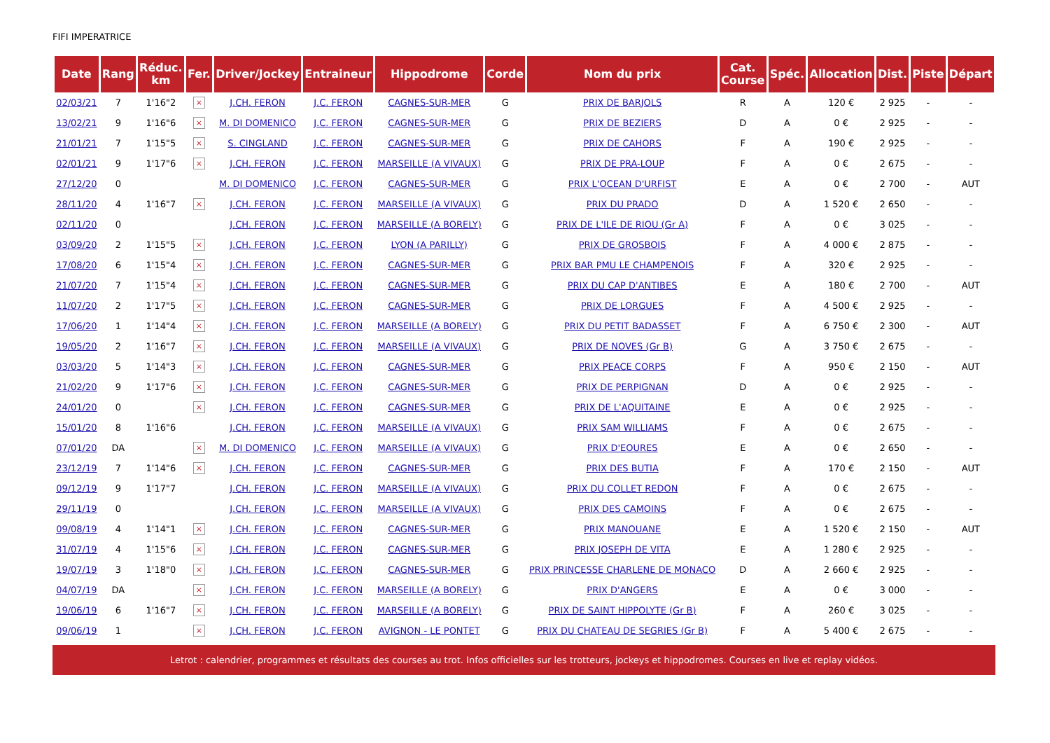FIFI IMPERATRICE
| Date | Rang | Réduc. km | Fer. | Driver/Jockey | Entraineur | Hippodrome | Corde | Nom du prix | Cat. Course | Spéc. | Allocation | Dist. | Piste | Départ |
| --- | --- | --- | --- | --- | --- | --- | --- | --- | --- | --- | --- | --- | --- | --- |
| 02/03/21 | 7 | 1'16"2 | × | J.CH. FERON | J.C. FERON | CAGNES-SUR-MER | G | PRIX DE BARJOLS | R | A | 120 € | 2 925 | - | - |
| 13/02/21 | 9 | 1'16"6 | × | M. DI DOMENICO | J.C. FERON | CAGNES-SUR-MER | G | PRIX DE BEZIERS | D | A | 0 € | 2 925 | - | - |
| 21/01/21 | 7 | 1'15"5 | × | S. CINGLAND | J.C. FERON | CAGNES-SUR-MER | G | PRIX DE CAHORS | F | A | 190 € | 2 925 | - | - |
| 02/01/21 | 9 | 1'17"6 | × | J.CH. FERON | J.C. FERON | MARSEILLE (A VIVAUX) | G | PRIX DE PRA-LOUP | F | A | 0 € | 2 675 | - | - |
| 27/12/20 | 0 | | | M. DI DOMENICO | J.C. FERON | CAGNES-SUR-MER | G | PRIX L'OCEAN D'URFIST | E | A | 0 € | 2 700 | - | AUT |
| 28/11/20 | 4 | 1'16"7 | × | J.CH. FERON | J.C. FERON | MARSEILLE (A VIVAUX) | G | PRIX DU PRADO | D | A | 1 520 € | 2 650 | - | - |
| 02/11/20 | 0 | | | J.CH. FERON | J.C. FERON | MARSEILLE (A BORELY) | G | PRIX DE L'ILE DE RIOU (Gr A) | F | A | 0 € | 3 025 | - | - |
| 03/09/20 | 2 | 1'15"5 | × | J.CH. FERON | J.C. FERON | LYON (A PARILLY) | G | PRIX DE GROSBOIS | F | A | 4 000 € | 2 875 | - | - |
| 17/08/20 | 6 | 1'15"4 | × | J.CH. FERON | J.C. FERON | CAGNES-SUR-MER | G | PRIX BAR PMU LE CHAMPENOIS | F | A | 320 € | 2 925 | - | - |
| 21/07/20 | 7 | 1'15"4 | × | J.CH. FERON | J.C. FERON | CAGNES-SUR-MER | G | PRIX DU CAP D'ANTIBES | E | A | 180 € | 2 700 | - | AUT |
| 11/07/20 | 2 | 1'17"5 | × | J.CH. FERON | J.C. FERON | CAGNES-SUR-MER | G | PRIX DE LORGUES | F | A | 4 500 € | 2 925 | - | - |
| 17/06/20 | 1 | 1'14"4 | × | J.CH. FERON | J.C. FERON | MARSEILLE (A BORELY) | G | PRIX DU PETIT BADASSET | F | A | 6 750 € | 2 300 | - | AUT |
| 19/05/20 | 2 | 1'16"7 | × | J.CH. FERON | J.C. FERON | MARSEILLE (A VIVAUX) | G | PRIX DE NOVES (Gr B) | G | A | 3 750 € | 2 675 | - | - |
| 03/03/20 | 5 | 1'14"3 | × | J.CH. FERON | J.C. FERON | CAGNES-SUR-MER | G | PRIX PEACE CORPS | F | A | 950 € | 2 150 | - | AUT |
| 21/02/20 | 9 | 1'17"6 | × | J.CH. FERON | J.C. FERON | CAGNES-SUR-MER | G | PRIX DE PERPIGNAN | D | A | 0 € | 2 925 | - | - |
| 24/01/20 | 0 | | × | J.CH. FERON | J.C. FERON | CAGNES-SUR-MER | G | PRIX DE L'AQUITAINE | E | A | 0 € | 2 925 | - | - |
| 15/01/20 | 8 | 1'16"6 | | J.CH. FERON | J.C. FERON | MARSEILLE (A VIVAUX) | G | PRIX SAM WILLIAMS | F | A | 0 € | 2 675 | - | - |
| 07/01/20 | DA | | × | M. DI DOMENICO | J.C. FERON | MARSEILLE (A VIVAUX) | G | PRIX D'EOURES | E | A | 0 € | 2 650 | - | - |
| 23/12/19 | 7 | 1'14"6 | × | J.CH. FERON | J.C. FERON | CAGNES-SUR-MER | G | PRIX DES BUTIA | F | A | 170 € | 2 150 | - | AUT |
| 09/12/19 | 9 | 1'17"7 | | J.CH. FERON | J.C. FERON | MARSEILLE (A VIVAUX) | G | PRIX DU COLLET REDON | F | A | 0 € | 2 675 | - | - |
| 29/11/19 | 0 | | | J.CH. FERON | J.C. FERON | MARSEILLE (A VIVAUX) | G | PRIX DES CAMOINS | F | A | 0 € | 2 675 | - | - |
| 09/08/19 | 4 | 1'14"1 | × | J.CH. FERON | J.C. FERON | CAGNES-SUR-MER | G | PRIX MANOUANE | E | A | 1 520 € | 2 150 | - | AUT |
| 31/07/19 | 4 | 1'15"6 | × | J.CH. FERON | J.C. FERON | CAGNES-SUR-MER | G | PRIX JOSEPH DE VITA | E | A | 1 280 € | 2 925 | - | - |
| 19/07/19 | 3 | 1'18"0 | × | J.CH. FERON | J.C. FERON | CAGNES-SUR-MER | G | PRIX PRINCESSE CHARLENE DE MONACO | D | A | 2 660 € | 2 925 | - | - |
| 04/07/19 | DA | | × | J.CH. FERON | J.C. FERON | MARSEILLE (A BORELY) | G | PRIX D'ANGERS | E | A | 0 € | 3 000 | - | - |
| 19/06/19 | 6 | 1'16"7 | × | J.CH. FERON | J.C. FERON | MARSEILLE (A BORELY) | G | PRIX DE SAINT HIPPOLYTE (Gr B) | F | A | 260 € | 3 025 | - | - |
| 09/06/19 | 1 | | × | J.CH. FERON | J.C. FERON | AVIGNON - LE PONTET | G | PRIX DU CHATEAU DE SEGRIES (Gr B) | F | A | 5 400 € | 2 675 | - | - |
Letrot : calendrier, programmes et résultats des courses au trot. Infos officielles sur les trotteurs, jockeys et hippodromes. Courses en live et replay vidéos.